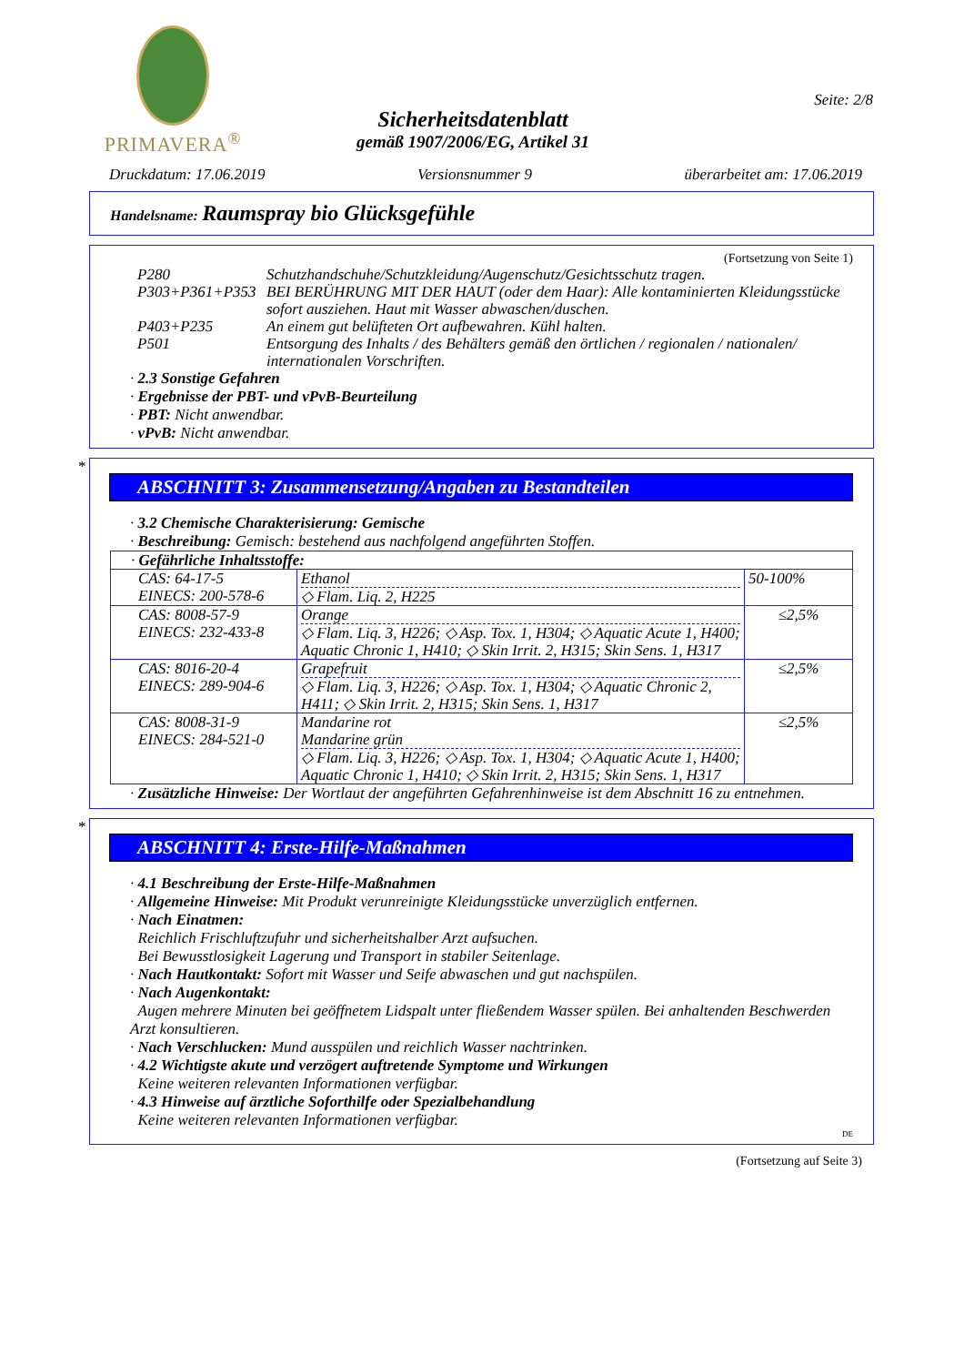PRIMAVERA<sup>®</sup>
Sicherheitsdatenblatt
gemäß 1907/2006/EG, Artikel 31
Seite: 2/8
Druckdatum: 17.06.2019 Versionsnummer 9 überarbeitet am: 17.06.2019
Handelsname: Raumspray bio Glücksgefühle
(Fortsetzung von Seite 1)
| P280 | Schutzhandschuhe/Schutzkleidung/Augenschutz/Gesichtsschutz tragen. |
| P303+P361+P353 | BEI BERÜHRUNG MIT DER HAUT (oder dem Haar): Alle kontaminierten Kleidungsstücke sofort ausziehen. Haut mit Wasser abwaschen/duschen. |
| P403+P235 | An einem gut belüfteten Ort aufbewahren. Kühl halten. |
| P501 | Entsorgung des Inhalts / des Behälters gemäß den örtlichen / regionalen / nationalen/ internationalen Vorschriften. |
· 2.3 Sonstige Gefahren
· Ergebnisse der PBT- und vPvB-Beurteilung
· PBT: Nicht anwendbar.
· vPvB: Nicht anwendbar.
*
ABSCHNITT 3: Zusammensetzung/Angaben zu Bestandteilen
· 3.2 Chemische Charakterisierung: Gemische
· Beschreibung: Gemisch: bestehend aus nachfolgend angeführten Stoffen.
| · Gefährliche Inhaltsstoffe: | | |
| CAS: 64-17-5 EINECS: 200-578-6 | Ethanol ◇ Flam. Liq. 2, H225 | 50-100% |
| CAS: 8008-57-9 EINECS: 232-433-8 | Orange ◇ Flam. Liq. 3, H226; ◇ Asp. Tox. 1, H304; ◇ Aquatic Acute 1, H400; Aquatic Chronic 1, H410; ◇ Skin Irrit. 2, H315; Skin Sens. 1, H317 | ≤2,5% |
| CAS: 8016-20-4 EINECS: 289-904-6 | Grapefruit ◇ Flam. Liq. 3, H226; ◇ Asp. Tox. 1, H304; ◇ Aquatic Chronic 2, H411; ◇ Skin Irrit. 2, H315; Skin Sens. 1, H317 | ≤2,5% |
| CAS: 8008-31-9 EINECS: 284-521-0 | Mandarine rot Mandarine grün ◇ Flam. Liq. 3, H226; ◇ Asp. Tox. 1, H304; ◇ Aquatic Acute 1, H400; Aquatic Chronic 1, H410; ◇ Skin Irrit. 2, H315; Skin Sens. 1, H317 | ≤2,5% |
· Zusätzliche Hinweise: Der Wortlaut der angeführten Gefahrenhinweise ist dem Abschnitt 16 zu entnehmen.
*
ABSCHNITT 4: Erste-Hilfe-Maßnahmen
· 4.1 Beschreibung der Erste-Hilfe-Maßnahmen
· Allgemeine Hinweise: Mit Produkt verunreinigte Kleidungsstücke unverzüglich entfernen.
· Nach Einatmen:
Reichlich Frischluftzufuhr und sicherheitshalber Arzt aufsuchen.
Bei Bewusstlosigkeit Lagerung und Transport in stabiler Seitenlage.
· Nach Hautkontakt: Sofort mit Wasser und Seife abwaschen und gut nachspülen.
· Nach Augenkontakt:
Augen mehrere Minuten bei geöffnetem Lidspalt unter fließendem Wasser spülen. Bei anhaltenden Beschwerden Arzt konsultieren.
· Nach Verschlucken: Mund ausspülen und reichlich Wasser nachtrinken.
· 4.2 Wichtigste akute und verzögert auftretende Symptome und Wirkungen
Keine weiteren relevanten Informationen verfügbar.
· 4.3 Hinweise auf ärztliche Soforthilfe oder Spezialbehandlung
Keine weiteren relevanten Informationen verfügbar.
DE
(Fortsetzung auf Seite 3)